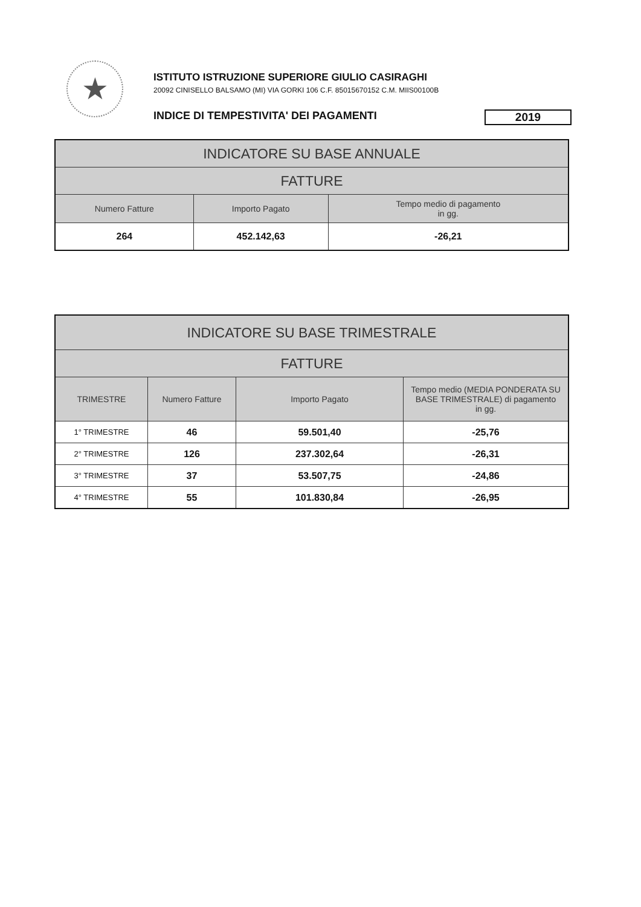★
ISTITUTO ISTRUZIONE SUPERIORE GIULIO CASIRAGHI
20092 CINISELLO BALSAMO (MI) VIA GORKI 106 C.F. 85015670152 C.M. MIIS00100B
INDICE DI TEMPESTIVITA' DEI PAGAMENTI 2019
| INDICATORE SU BASE ANNUALE | | |
| --- | --- | --- |
| FATTURE | | |
| Numero Fatture | Importo Pagato | Tempo medio di pagamento in gg. |
| 264 | 452.142,63 | -26,21 |
| INDICATORE SU BASE TRIMESTRALE | | | |
| --- | --- | --- | --- |
| FATTURE | | | |
| TRIMESTRE | Numero Fatture | Importo Pagato | Tempo medio (MEDIA PONDERATA SU BASE TRIMESTRALE) di pagamento in gg. |
| 1° TRIMESTRE | 46 | 59.501,40 | -25,76 |
| 2° TRIMESTRE | 126 | 237.302,64 | -26,31 |
| 3° TRIMESTRE | 37 | 53.507,75 | -24,86 |
| 4° TRIMESTRE | 55 | 101.830,84 | -26,95 |